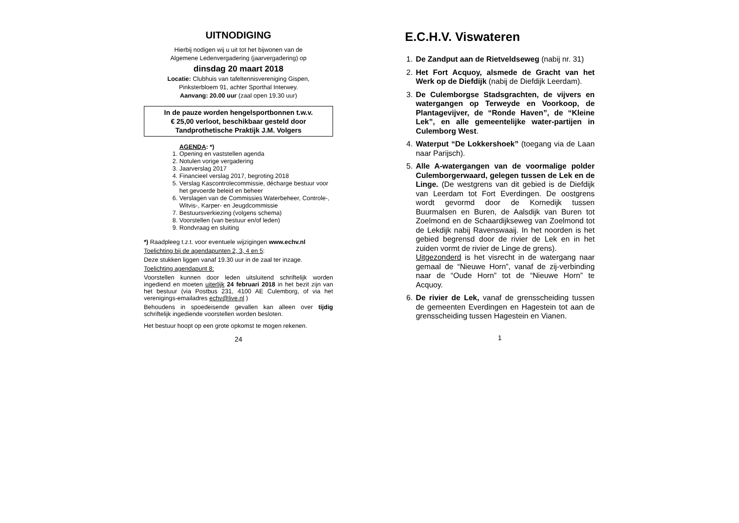UITNODIGING
Hierbij nodigen wij u uit tot het bijwonen van de
Algemene Ledenvergadering (jaarvergadering) op
dinsdag 20 maart 2018
Locatie: Clubhuis van tafeltennisvereniging Gispen,
Pinksterbloem 91, achter Sporthal Interwey.
Aanvang: 20.00 uur (zaal open 19.30 uur)
In de pauze worden hengelsportbonnen t.w.v.
€ 25,00 verloot, beschikbaar gesteld door
Tandprothetische Praktijk J.M. Volgers
AGENDA: *)
1. Opening en vaststellen agenda
2. Notulen vorige vergadering
3. Jaarverslag 2017
4. Financieel verslag 2017, begroting 2018
5. Verslag Kascontrolecommissie, décharge bestuur voor het gevoerde beleid en beheer
6. Verslagen van de Commissies Waterbeheer, Controle-, Witvis-, Karper- en Jeugdcommissie
7. Bestuursverkiezing (volgens schema)
8. Voorstellen (van bestuur en/of leden)
9. Rondvraag en sluiting
*) Raadpleeg t.z.t. voor eventuele wijzigingen www.echv.nl
Toelichting bij de agendapunten 2, 3, 4 en 5:
Deze stukken liggen vanaf 19.30 uur in de zaal ter inzage.
Toelichting agendapunt 8:
Voorstellen kunnen door leden uitsluitend schriftelijk worden ingediend en moeten uiterlijk 24 februari 2018 in het bezit zijn van het bestuur (via Postbus 231, 4100 AE Culemborg, of via het verenigings-emailadres echv@live.nl )
Behoudens in spoedeisende gevallen kan alleen over tijdig schriftelijk ingediende voorstellen worden besloten.
Het bestuur hoopt op een grote opkomst te mogen rekenen.
24
E.C.H.V. Viswateren
1. De Zandput aan de Rietveldseweg (nabij nr. 31)
2. Het Fort Acquoy, alsmede de Gracht van het Werk op de Diefdijk (nabij de Diefdijk Leerdam).
3. De Culemborgse Stadsgrachten, de vijvers en watergangen op Terweyde en Voorkoop, de Plantagevijver, de “Ronde Haven”, de “Kleine Lek”, en alle gemeentelijke water-partijen in Culemborg West.
4. Waterput “De Lokkershoek” (toegang via de Laan naar Parijsch).
5. Alle A-watergangen van de voormalige polder Culemborgerwaard, gelegen tussen de Lek en de Linge. (De westgrens van dit gebied is de Diefdijk van Leerdam tot Fort Everdingen. De oostgrens wordt gevormd door de Kornedijk tussen Buurmalsen en Buren, de Aalsdijk van Buren tot Zoelmond en de Schaardijkseweg van Zoelmond tot de Lekdijk nabij Ravenswaaij. In het noorden is het gebied begrensd door de rivier de Lek en in het zuiden vormt de rivier de Linge de grens).
Uitgezonderd is het visrecht in de watergang naar gemaal de “Nieuwe Horn”, vanaf de zij-verbinding naar de “Oude Horn” tot de “Nieuwe Horn” te Acquoy.
6. De rivier de Lek, vanaf de grensscheiding tussen de gemeenten Everdingen en Hagestein tot aan de grensscheiding tussen Hagestein en Vianen.
1